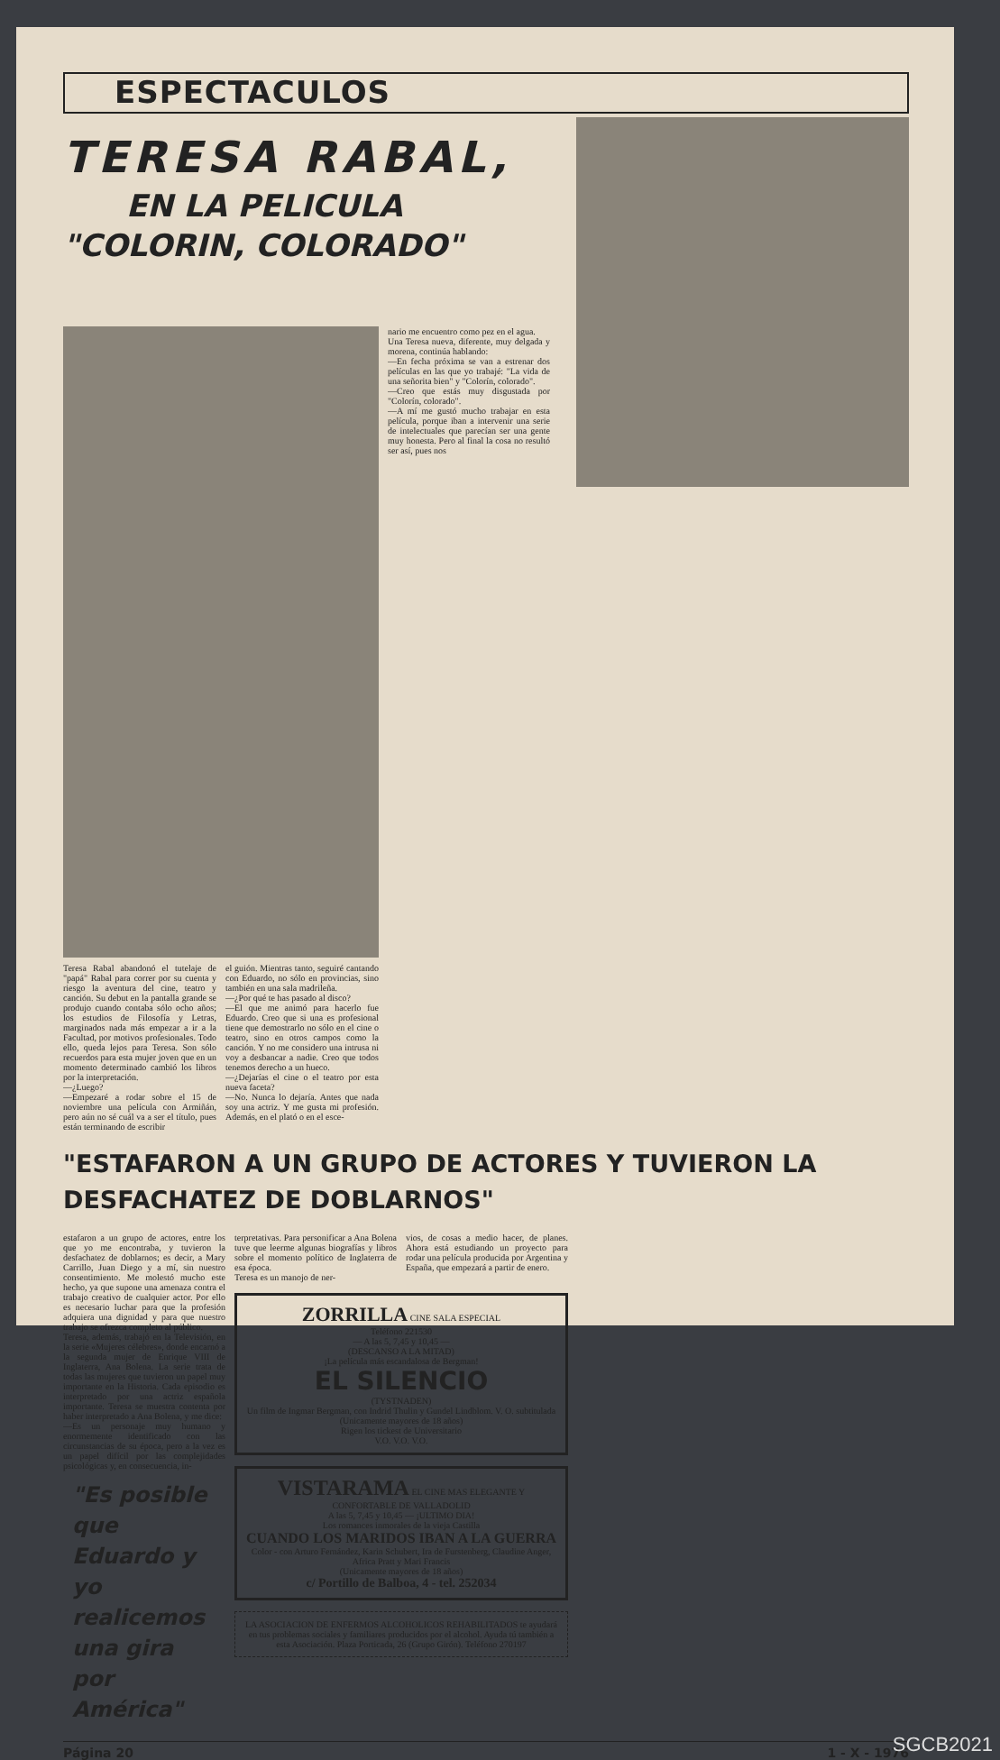ESPECTACULOS
TERESA RABAL,
EN LA PELICULA
"COLORIN, COLORADO"
Teresa Rabal abandonó el tutelaje de "papá" Rabal para correr por su cuenta y riesgo la aventura del cine, teatro y canción. Su debut en la pantalla grande se produjo cuando contaba sólo ocho años; los estudios de Filosofía y Letras, marginados nada más empezar a ir a la Facultad, por motivos profesionales. Todo ello, queda lejos para Teresa. Son sólo recuerdos para esta mujer joven que en un momento determinado cambió los libros por la interpretación.
—¿Luego?
—Empezaré a rodar sobre el 15 de noviembre una película con Armiñán, pero aún no sé cuál va a ser el título, pues están terminando de escribir
el guión. Mientras tanto, seguiré cantando con Eduardo, no sólo en provincias, sino también en una sala madrileña.
—¿Por qué te has pasado al disco?
—El que me animó para hacerlo fue Eduardo. Creo que si una es profesional tiene que demostrarlo no sólo en el cine o teatro, sino en otros campos como la canción. Y no me considero una intrusa ni voy a desbancar a nadie. Creo que todos tenemos derecho a un hueco.
—¿Dejarías el cine o el teatro por esta nueva faceta?
—No. Nunca lo dejaría. Antes que nada soy una actriz. Y me gusta mi profesión. Además, en el plató o en el esce-
nario me encuentro como pez en el agua.
Una Teresa nueva, diferente, muy delgada y morena, continúa hablando:
—En fecha próxima se van a estrenar dos películas en las que yo trabajé: "La vida de una señorita bien" y "Colorín, colorado".
—Creo que estás muy disgustada por "Colorín, colorado".
—A mí me gustó mucho trabajar en esta película, porque iban a intervenir una serie de intelectuales que parecían ser una gente muy honesta. Pero al final la cosa no resultó ser así, pues nos
"ESTAFARON A UN GRUPO DE ACTORES Y TUVIERON LA DESFACHATEZ DE DOBLARNOS"
estafaron a un grupo de actores, entre los que yo me encontraba, y tuvieron la desfachatez de doblarnos; es decir, a Mary Carrillo, Juan Diego y a mí, sin nuestro consentimiento. Me molestó mucho este hecho, ya que supone una amenaza contra el trabajo creativo de cualquier actor. Por ello es necesario luchar para que la profesión adquiera una dignidad y para que nuestro trabajo se ofrezca completo al público.
Teresa, además, trabajó en la Televisión, en la serie «Mujeres célebres», donde encarnó a la segunda mujer de Enrique VIII de Inglaterra, Ana Bolena. La serie trata de todas las mujeres que tuvieron un papel muy importante en la Historia. Cada episodio es interpretado por una actriz española importante. Teresa se muestra contenta por haber interpretado a Ana Bolena, y me dice:
—Es un personaje muy humano y enormemente identificado con las circunstancias de su época, pero a la vez es un papel difícil por las complejidades psicológicas y, en consecuencia, in-
"Es posible que Eduardo y yo realicemos una gira por América"
terpretativas. Para personificar a Ana Bolena tuve que leerme algunas biografías y libros sobre el momento político de Inglaterra de esa época.
Teresa es un manojo de ner-
vios, de cosas a medio hacer, de planes. Ahora está estudiando un proyecto para rodar una película producida por Argentina y España, que empezará a partir de enero.
ZORRILLA CINE SALA ESPECIAL
Teléfono 221530
— A las 5, 7,45 y 10,45 —
(DESCANSO A LA MITAD)
¡La película más escandalosa de Bergman!
EL SILENCIO
(TYSTNADEN)
Un film de Ingmar Bergman, con Indrid Thulin y Gundel Lindblom. V. O. subtitulada
(Unicamente mayores de 18 años)
Rigen los tickest de Universitario
V.O. V.O. V.O.
VISTARAMA EL CINE MAS ELEGANTE Y CONFORTABLE DE VALLADOLID
A las 5, 7,45 y 10,45 — ¡ULTIMO DIA!
Los romances inmorales de la vieja Castilla
CUANDO LOS MARIDOS IBAN A LA GUERRA
Color - con Arturo Fernández, Karin Schubert, Ira de Furstenberg, Claudine Anger, Africa Pratt y Mari Francis
(Unicamente mayores de 18 años)
c/ Portillo de Balboa, 4 - tel. 252034
LA ASOCIACION DE ENFERMOS ALCOHOLICOS REHABILITADOS te ayudará en tus problemas sociales y familiares producidos por el alcohol. Ayuda tú también a esta Asociación. Plaza Porticada, 26 (Grupo Girón). Teléfono 270197
Página 20 1 - X - 1976
SGCB2021